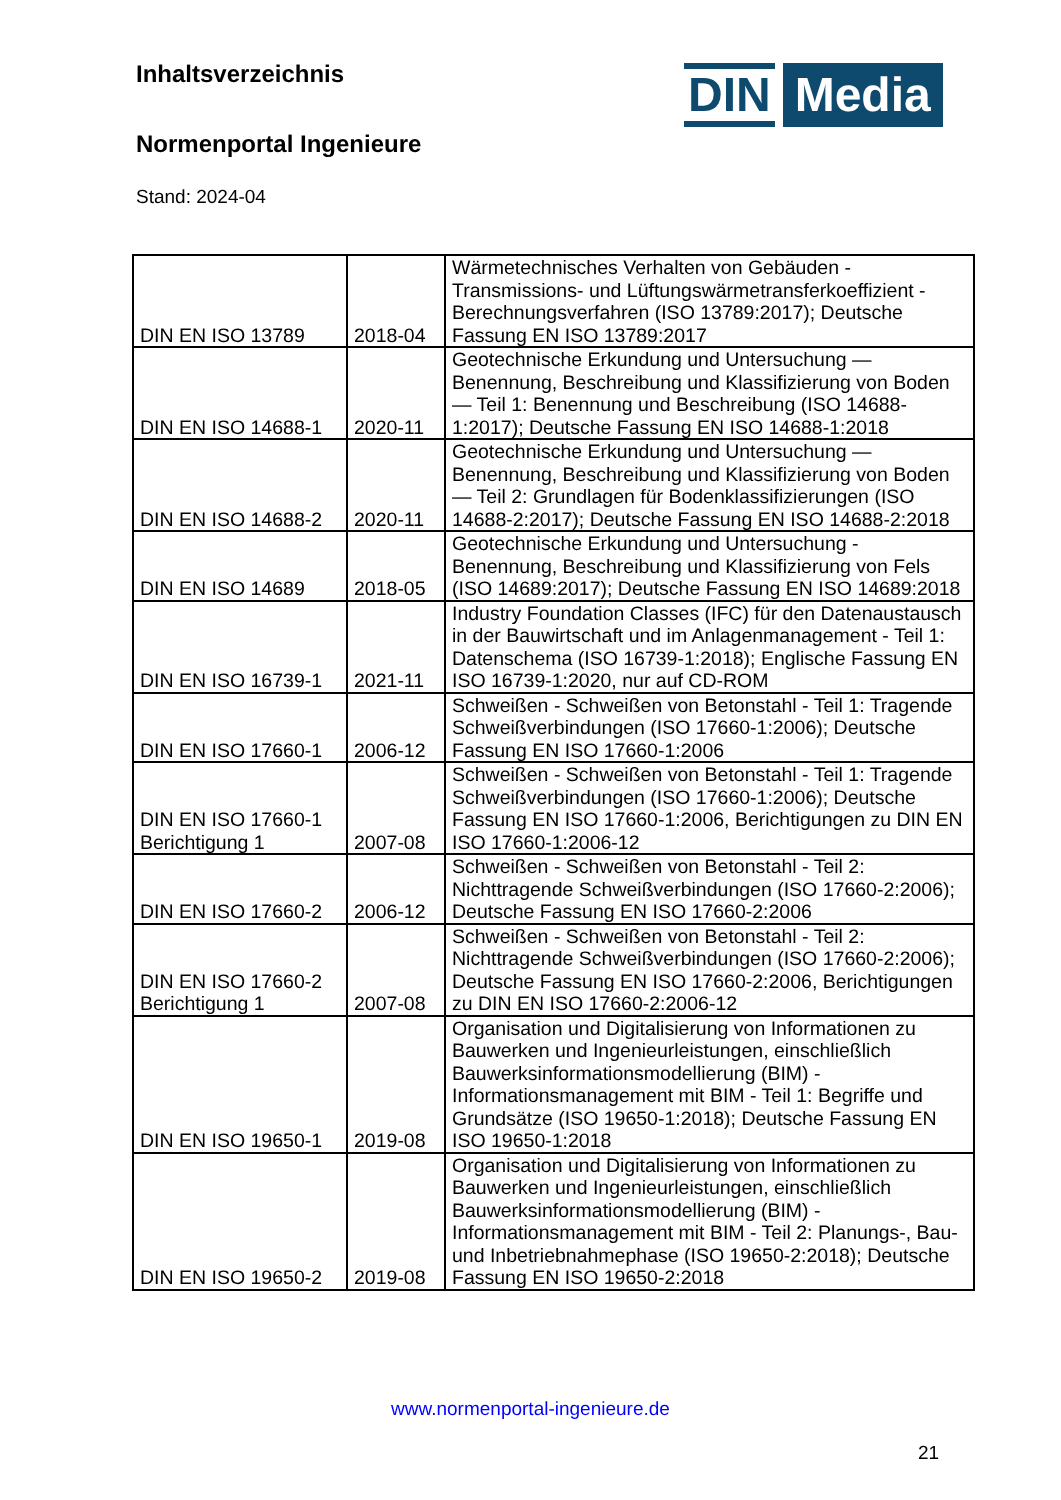DIN Media
Inhaltsverzeichnis
Normenportal Ingenieure
Stand: 2024-04
| DIN EN ISO 13789 | 2018-04 | Wärmetechnisches Verhalten von Gebäuden - Transmissions- und Lüftungswärmetransferkoeffizient - Berechnungsverfahren (ISO 13789:2017); Deutsche Fassung EN ISO 13789:2017 |
| DIN EN ISO 14688-1 | 2020-11 | Geotechnische Erkundung und Untersuchung — Benennung, Beschreibung und Klassifizierung von Boden — Teil 1: Benennung und Beschreibung (ISO 14688-1:2017); Deutsche Fassung EN ISO 14688-1:2018 |
| DIN EN ISO 14688-2 | 2020-11 | Geotechnische Erkundung und Untersuchung — Benennung, Beschreibung und Klassifizierung von Boden — Teil 2: Grundlagen für Bodenklassifizierungen (ISO 14688-2:2017); Deutsche Fassung EN ISO 14688-2:2018 |
| DIN EN ISO 14689 | 2018-05 | Geotechnische Erkundung und Untersuchung - Benennung, Beschreibung und Klassifizierung von Fels (ISO 14689:2017); Deutsche Fassung EN ISO 14689:2018 |
| DIN EN ISO 16739-1 | 2021-11 | Industry Foundation Classes (IFC) für den Datenaustausch in der Bauwirtschaft und im Anlagenmanagement - Teil 1: Datenschema (ISO 16739-1:2018); Englische Fassung EN ISO 16739-1:2020, nur auf CD-ROM |
| DIN EN ISO 17660-1 | 2006-12 | Schweißen - Schweißen von Betonstahl - Teil 1: Tragende Schweißverbindungen (ISO 17660-1:2006); Deutsche Fassung EN ISO 17660-1:2006 |
| DIN EN ISO 17660-1 Berichtigung 1 | 2007-08 | Schweißen - Schweißen von Betonstahl - Teil 1: Tragende Schweißverbindungen (ISO 17660-1:2006); Deutsche Fassung EN ISO 17660-1:2006, Berichtigungen zu DIN EN ISO 17660-1:2006-12 |
| DIN EN ISO 17660-2 | 2006-12 | Schweißen - Schweißen von Betonstahl - Teil 2: Nichttragende Schweißverbindungen (ISO 17660-2:2006); Deutsche Fassung EN ISO 17660-2:2006 |
| DIN EN ISO 17660-2 Berichtigung 1 | 2007-08 | Schweißen - Schweißen von Betonstahl - Teil 2: Nichttragende Schweißverbindungen (ISO 17660-2:2006); Deutsche Fassung EN ISO 17660-2:2006, Berichtigungen zu DIN EN ISO 17660-2:2006-12 |
| DIN EN ISO 19650-1 | 2019-08 | Organisation und Digitalisierung von Informationen zu Bauwerken und Ingenieurleistungen, einschließlich Bauwerksinformationsmodellierung (BIM) - Informationsmanagement mit BIM - Teil 1: Begriffe und Grundsätze (ISO 19650-1:2018); Deutsche Fassung EN ISO 19650-1:2018 |
| DIN EN ISO 19650-2 | 2019-08 | Organisation und Digitalisierung von Informationen zu Bauwerken und Ingenieurleistungen, einschließlich Bauwerksinformationsmodellierung (BIM) - Informationsmanagement mit BIM - Teil 2: Planungs-, Bau- und Inbetriebnahmephase (ISO 19650-2:2018); Deutsche Fassung EN ISO 19650-2:2018 |
www.normenportal-ingenieure.de
21